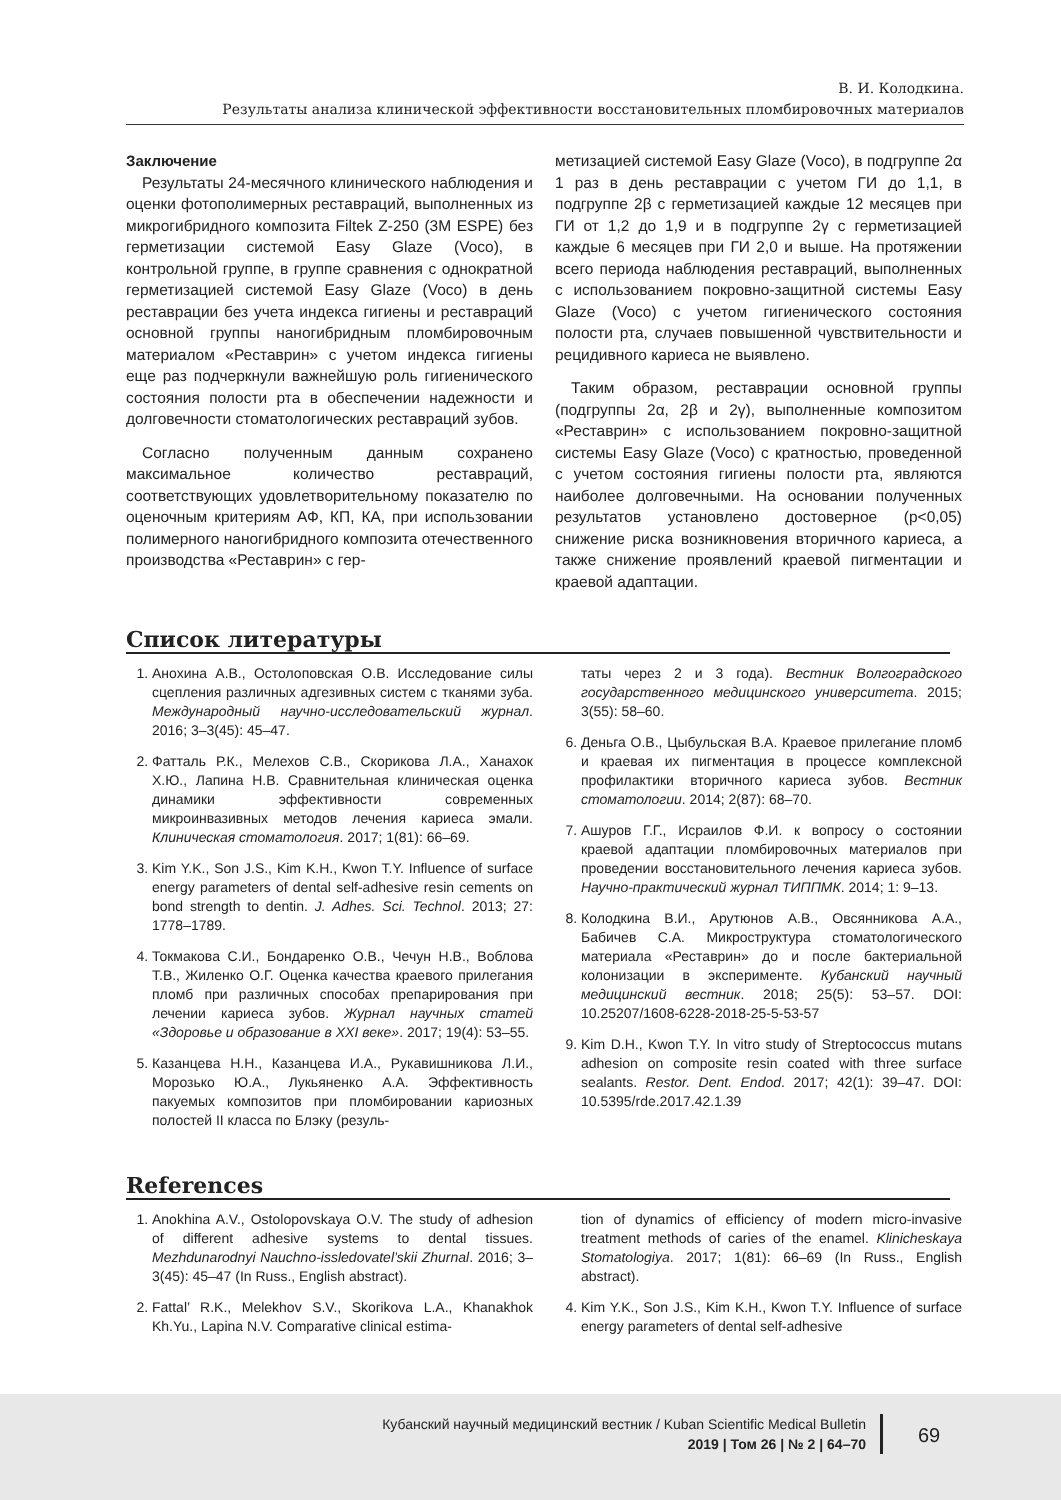В. И. Колодкина.
Результаты анализа клинической эффективности восстановительных пломбировочных материалов
Заключение
Результаты 24-месячного клинического наблюдения и оценки фотополимерных реставраций, выполненных из микрогибридного композита Filtek Z-250 (3M ESPE) без герметизации системой Easy Glaze (Voco), в контрольной группе, в группе сравнения с однократной герметизацией системой Easy Glaze (Voco) в день реставрации без учета индекса гигиены и реставраций основной группы наногибридным пломбировочным материалом «Реставрин» с учетом индекса гигиены еще раз подчеркнули важнейшую роль гигиенического состояния полости рта в обеспечении надежности и долговечности стоматологических реставраций зубов.
Согласно полученным данным сохранено максимальное количество реставраций, соответствующих удовлетворительному показателю по оценочным критериям АФ, КП, КА, при использовании полимерного наногибридного композита отечественного производства «Реставрин» с гер-
метизацией системой Easy Glaze (Voco), в подгруппе 2α 1 раз в день реставрации с учетом ГИ до 1,1, в подгруппе 2β с герметизацией каждые 12 месяцев при ГИ от 1,2 до 1,9 и в подгруппе 2γ с герметизацией каждые 6 месяцев при ГИ 2,0 и выше. На протяжении всего периода наблюдения реставраций, выполненных с использованием покровно-защитной системы Easy Glaze (Voco) с учетом гигиенического состояния полости рта, случаев повышенной чувствительности и рецидивного кариеса не выявлено.
Таким образом, реставрации основной группы (подгруппы 2α, 2β и 2γ), выполненные композитом «Реставрин» с использованием покровно-защитной системы Easy Glaze (Voco) с кратностью, проведенной с учетом состояния гигиены полости рта, являются наиболее долговечными. На основании полученных результатов установлено достоверное (p<0,05) снижение риска возникновения вторичного кариеса, а также снижение проявлений краевой пигментации и краевой адаптации.
Список литературы
1. Анохина А.В., Остолоповская О.В. Исследование силы сцепления различных адгезивных систем с тканями зуба. Международный научно-исследовательский журнал. 2016; 3–3(45): 45–47.
2. Фатталь Р.К., Мелехов С.В., Скорикова Л.А., Ханахок Х.Ю., Лапина Н.В. Сравнительная клиническая оценка динамики эффективности современных микроинвазивных методов лечения кариеса эмали. Клиническая стоматология. 2017; 1(81): 66–69.
3. Kim Y.K., Son J.S., Kim K.H., Kwon T.Y. Influence of surface energy parameters of dental self-adhesive resin cements on bond strength to dentin. J. Adhes. Sci. Technol. 2013; 27: 1778–1789.
4. Токмакова С.И., Бондаренко О.В., Чечун Н.В., Воблова Т.В., Жиленко О.Г. Оценка качества краевого прилегания пломб при различных способах препарирования при лечении кариеса зубов. Журнал научных статей «Здоровье и образование в XXI веке». 2017; 19(4): 53–55.
5. Казанцева Н.Н., Казанцева И.А., Рукавишникова Л.И., Морозько Ю.А., Лукьяненко А.А. Эффективность пакуемых композитов при пломбировании кариозных полостей II класса по Блэку (резуль-
таты через 2 и 3 года). Вестник Волгоградского государственного медицинского университета. 2015; 3(55): 58–60.
6. Деньга О.В., Цыбульская В.А. Краевое прилегание пломб и краевая их пигментация в процессе комплексной профилактики вторичного кариеса зубов. Вестник стоматологии. 2014; 2(87): 68–70.
7. Ашуров Г.Г., Исраилов Ф.И. к вопросу о состоянии краевой адаптации пломбировочных материалов при проведении восстановительного лечения кариеса зубов. Научно-практический журнал ТИППМК. 2014; 1: 9–13.
8. Колодкина В.И., Арутюнов А.В., Овсянникова А.А., Бабичев С.А. Микроструктура стоматологического материала «Реставрин» до и после бактериальной колонизации в эксперименте. Кубанский научный медицинский вестник. 2018; 25(5): 53–57. DOI: 10.25207/1608-6228-2018-25-5-53-57
9. Kim D.H., Kwon T.Y. In vitro study of Streptococcus mutans adhesion on composite resin coated with three surface sealants. Restor. Dent. Endod. 2017; 42(1): 39–47. DOI: 10.5395/rde.2017.42.1.39
References
1. Anokhina A.V., Ostolopovskaya O.V. The study of adhesion of different adhesive systems to dental tissues. Mezhdunarodnyi Nauchno-issledovatel’skii Zhurnal. 2016; 3–3(45): 45–47 (In Russ., English abstract).
2. Fattal’ R.K., Melekhov S.V., Skorikova L.A., Khanakhok Kh.Yu., Lapina N.V. Comparative clinical estima-
tion of dynamics of efficiency of modern micro-invasive treatment methods of caries of the enamel. Klinicheskaya Stomatologiya. 2017; 1(81): 66–69 (In Russ., English abstract).
4. Kim Y.K., Son J.S., Kim K.H., Kwon T.Y. Influence of surface energy parameters of dental self-adhesive
Кубанский научный медицинский вестник / Kuban Scientific Medical Bulletin
2019 | Том 26 | № 2 | 64–70
69